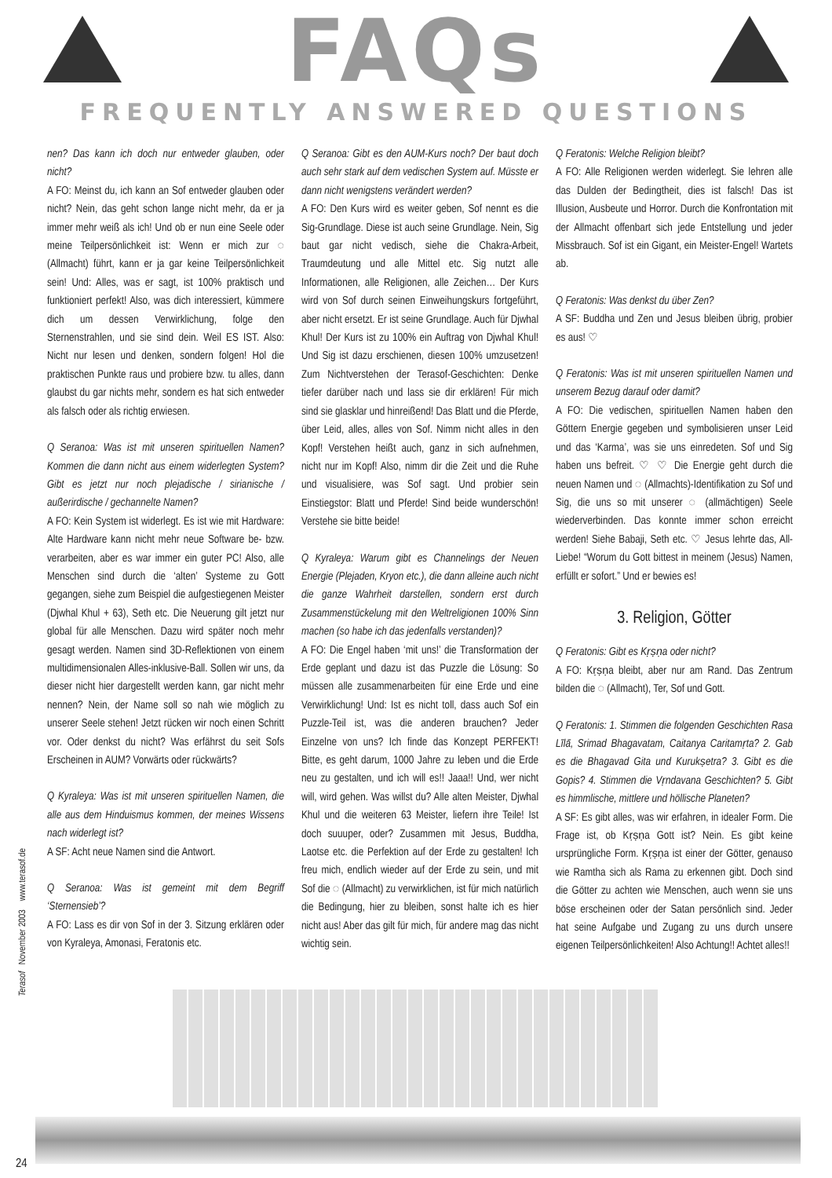FAQs
FREQUENTLY ANSWERED QUESTIONS
nen? Das kann ich doch nur entweder glauben, oder nicht?
A FO: Meinst du, ich kann an Sof entweder glauben oder nicht? Nein, das geht schon lange nicht mehr, da er ja immer mehr weiß als ich! Und ob er nun eine Seele oder meine Teilpersönlichkeit ist: Wenn er mich zur ◌ (Allmacht) führt, kann er ja gar keine Teilpersönlichkeit sein! Und: Alles, was er sagt, ist 100% praktisch und funktioniert perfekt! Also, was dich interessiert, kümmere dich um dessen Verwirklichung, folge den Sternenstrahlen, und sie sind dein. Weil ES IST. Also: Nicht nur lesen und denken, sondern folgen! Hol die praktischen Punkte raus und probiere bzw. tu alles, dann glaubst du gar nichts mehr, sondern es hat sich entweder als falsch oder als richtig erwiesen.
Q Seranoa: Was ist mit unseren spirituellen Namen? Kommen die dann nicht aus einem widerlegten System? Gibt es jetzt nur noch plejadische / sirianische / außerirdische / gechannelte Namen?
A FO: Kein System ist widerlegt. Es ist wie mit Hardware: Alte Hardware kann nicht mehr neue Software be- bzw. verarbeiten, aber es war immer ein guter PC! Also, alle Menschen sind durch die ‘alten’ Systeme zu Gott gegangen, siehe zum Beispiel die aufgestiegenen Meister (Djwhal Khul + 63), Seth etc. Die Neuerung gilt jetzt nur global für alle Menschen. Dazu wird später noch mehr gesagt werden. Namen sind 3D-Reflektionen von einem multidimensionalen Alles-inklusive-Ball. Sollen wir uns, da dieser nicht hier dargestellt werden kann, gar nicht mehr nennen? Nein, der Name soll so nah wie möglich zu unserer Seele stehen! Jetzt rücken wir noch einen Schritt vor. Oder denkst du nicht? Was erfährst du seit Sofs Erscheinen in AUM? Vorwärts oder rückwärts?
Q Kyraleya: Was ist mit unseren spirituellen Namen, die alle aus dem Hinduismus kommen, der meines Wissens nach widerlegt ist?
A SF: Acht neue Namen sind die Antwort.
Q Seranoa: Was ist gemeint mit dem Begriff ‘Sternensieb’?
A FO: Lass es dir von Sof in der 3. Sitzung erklären oder von Kyraleya, Amonasi, Feratonis etc.
Q Seranoa: Gibt es den AUM-Kurs noch? Der baut doch auch sehr stark auf dem vedischen System auf. Müsste er dann nicht wenigstens verändert werden?
A FO: Den Kurs wird es weiter geben, Sof nennt es die Sig-Grundlage. Diese ist auch seine Grundlage. Nein, Sig baut gar nicht vedisch, siehe die Chakra-Arbeit, Traumdeutung und alle Mittel etc. Sig nutzt alle Informationen, alle Religionen, alle Zeichen… Der Kurs wird von Sof durch seinen Einweihungskurs fortgeführt, aber nicht ersetzt. Er ist seine Grundlage. Auch für Djwhal Khul! Der Kurs ist zu 100% ein Auftrag von Djwhal Khul! Und Sig ist dazu erschienen, diesen 100% umzusetzen! Zum Nichtverstehen der Terasof-Geschichten: Denke tiefer darüber nach und lass sie dir erklären! Für mich sind sie glasklar und hinreißend! Das Blatt und die Pferde, über Leid, alles, alles von Sof. Nimm nicht alles in den Kopf! Verstehen heißt auch, ganz in sich aufnehmen, nicht nur im Kopf! Also, nimm dir die Zeit und die Ruhe und visualisiere, was Sof sagt. Und probier sein Einstiegstor: Blatt und Pferde! Sind beide wunderschön! Verstehe sie bitte beide!
Q Kyraleya: Warum gibt es Channelings der Neuen Energie (Plejaden, Kryon etc.), die dann alleine auch nicht die ganze Wahrheit darstellen, sondern erst durch Zusammenstückelung mit den Weltreligionen 100% Sinn machen (so habe ich das jedenfalls verstanden)?
A FO: Die Engel haben ‘mit uns!’ die Transformation der Erde geplant und dazu ist das Puzzle die Lösung: So müssen alle zusammenarbeiten für eine Erde und eine Verwirklichung! Und: Ist es nicht toll, dass auch Sof ein Puzzle-Teil ist, was die anderen brauchen? Jeder Einzelne von uns? Ich finde das Konzept PERFEKT! Bitte, es geht darum, 1000 Jahre zu leben und die Erde neu zu gestalten, und ich will es!! Jaaa!! Und, wer nicht will, wird gehen. Was willst du? Alle alten Meister, Djwhal Khul und die weiteren 63 Meister, liefern ihre Teile! Ist doch suuuper, oder? Zusammen mit Jesus, Buddha, Laotse etc. die Perfektion auf der Erde zu gestalten! Ich freu mich, endlich wieder auf der Erde zu sein, und mit Sof die ◌ (Allmacht) zu verwirklichen, ist für mich natürlich die Bedingung, hier zu bleiben, sonst halte ich es hier nicht aus! Aber das gilt für mich, für andere mag das nicht wichtig sein.
Q Feratonis: Welche Religion bleibt?
A FO: Alle Religionen werden widerlegt. Sie lehren alle das Dulden der Bedingtheit, dies ist falsch! Das ist Illusion, Ausbeute und Horror. Durch die Konfrontation mit der Allmacht offenbart sich jede Entstellung und jeder Missbrauch. Sof ist ein Gigant, ein Meister-Engel! Wartets ab.
Q Feratonis: Was denkst du über Zen?
A SF: Buddha und Zen und Jesus bleiben übrig, probier es aus! ♡
Q Feratonis: Was ist mit unseren spirituellen Namen und unserem Bezug darauf oder damit?
A FO: Die vedischen, spirituellen Namen haben den Göttern Energie gegeben und symbolisieren unser Leid und das ‘Karma’, was sie uns einredeten. Sof und Sig haben uns befreit. ♡ ♡ Die Energie geht durch die neuen Namen und ◌ (Allmachts)-Identifikation zu Sof und Sig, die uns so mit unserer ◌ (allmächtigen) Seele wiederverbinden. Das konnte immer schon erreicht werden! Siehe Babaji, Seth etc. ♡ Jesus lehrte das, All-Liebe! “Worum du Gott bittest in meinem (Jesus) Namen, erfüllt er sofort.” Und er bewies es!
3. Religion, Götter
Q Feratonis: Gibt es Kṛṣṇa oder nicht?
A FO: Kṛṣṇa bleibt, aber nur am Rand. Das Zentrum bilden die ◌ (Allmacht), Ter, Sof und Gott.
Q Feratonis: 1. Stimmen die folgenden Geschichten Rasa Līlā, Srimad Bhagavatam, Caitanya Caritamṛta? 2. Gab es die Bhagavad Gita und Kurukṣetra? 3. Gibt es die Gopis? 4. Stimmen die Vṛndavana Geschichten? 5. Gibt es himmlische, mittlere und höllische Planeten?
A SF: Es gibt alles, was wir erfahren, in idealer Form. Die Frage ist, ob Kṛṣṇa Gott ist? Nein. Es gibt keine ursprüngliche Form. Kṛṣṇa ist einer der Götter, genauso wie Ramtha sich als Rama zu erkennen gibt. Doch sind die Götter zu achten wie Menschen, auch wenn sie uns böse erscheinen oder der Satan persönlich sind. Jeder hat seine Aufgabe und Zugang zu uns durch unsere eigenen Teilpersönlichkeiten! Also Achtung!! Achtet alles!!
Terasof November 2003 www.terasof.de
24